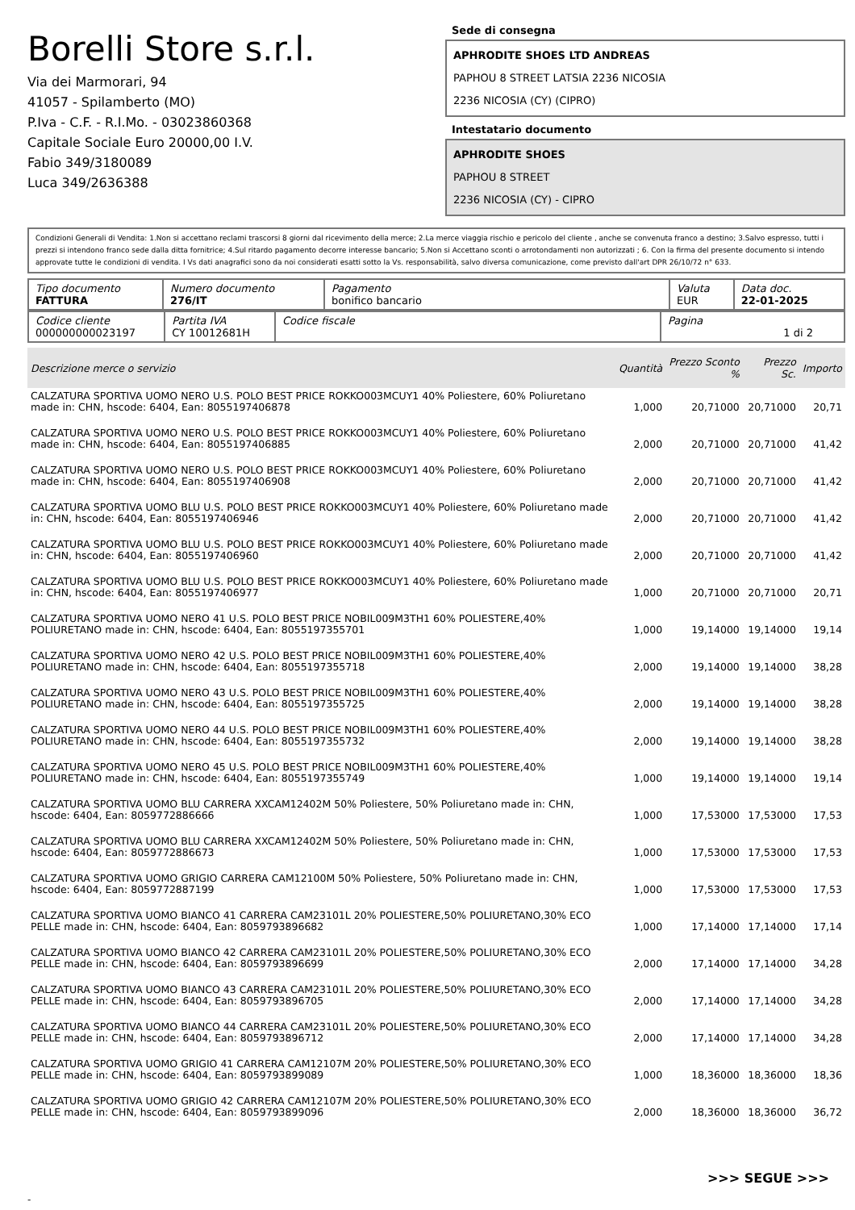Borelli Store s.r.l.
Via dei Marmorari, 94
41057 - Spilamberto (MO)
P.Iva - C.F. - R.I.Mo. - 03023860368
Capitale Sociale Euro 20000,00 I.V.
Fabio 349/3180089
Luca 349/2636388
Sede di consegna
APHRODITE SHOES LTD ANDREAS
PAPHOU 8 STREET LATSIA 2236 NICOSIA
2236 NICOSIA (CY) (CIPRO)
Intestatario documento
APHRODITE SHOES
PAPHOU 8 STREET
2236 NICOSIA (CY) - CIPRO
Condizioni Generali di Vendita: 1.Non si accettano reclami trascorsi 8 giorni dal ricevimento della merce; 2.La merce viaggia rischio e pericolo del cliente , anche se convenuta franco a destino; 3.Salvo espresso, tutti i prezzi si intendono franco sede dalla ditta fornitrice; 4.Sul ritardo pagamento decorre interesse bancario; 5.Non si Accettano sconti o arrotondamenti non autorizzati ; 6. Con la firma del presente documento si intendo approvate tutte le condizioni di vendita. I Vs dati anagrafici sono da noi considerati esatti sotto la Vs. responsabilità, salvo diversa comunicazione, come previsto dall'art DPR 26/10/72 n° 633.
| Tipo documento FATTURA | Numero documento 276/IT | Pagamento bonifico bancario | Valuta EUR | Data doc. 22-01-2025 |
| Codice cliente 000000000023197 | Partita IVA CY 10012681H | Codice fiscale | Pagina 1 di 2 |
| Descrizione merce o servizio | Quantità | Prezzo Sconto % | Prezzo Sc. | Importo |
| --- | --- | --- | --- | --- |
| CALZATURA SPORTIVA UOMO NERO U.S. POLO BEST PRICE ROKKO003MCUY1 40% Poliestere, 60% Poliuretano made in: CHN, hscode: 6404, Ean: 8055197406878 | 1,000 | 20,71000 | 20,71000 | 20,71 |
| CALZATURA SPORTIVA UOMO NERO U.S. POLO BEST PRICE ROKKO003MCUY1 40% Poliestere, 60% Poliuretano made in: CHN, hscode: 6404, Ean: 8055197406885 | 2,000 | 20,71000 | 20,71000 | 41,42 |
| CALZATURA SPORTIVA UOMO NERO U.S. POLO BEST PRICE ROKKO003MCUY1 40% Poliestere, 60% Poliuretano made in: CHN, hscode: 6404, Ean: 8055197406908 | 2,000 | 20,71000 | 20,71000 | 41,42 |
| CALZATURA SPORTIVA UOMO BLU U.S. POLO BEST PRICE ROKKO003MCUY1 40% Poliestere, 60% Poliuretano made in: CHN, hscode: 6404, Ean: 8055197406946 | 2,000 | 20,71000 | 20,71000 | 41,42 |
| CALZATURA SPORTIVA UOMO BLU U.S. POLO BEST PRICE ROKKO003MCUY1 40% Poliestere, 60% Poliuretano made in: CHN, hscode: 6404, Ean: 8055197406960 | 2,000 | 20,71000 | 20,71000 | 41,42 |
| CALZATURA SPORTIVA UOMO BLU U.S. POLO BEST PRICE ROKKO003MCUY1 40% Poliestere, 60% Poliuretano made in: CHN, hscode: 6404, Ean: 8055197406977 | 1,000 | 20,71000 | 20,71000 | 20,71 |
| CALZATURA SPORTIVA UOMO NERO 41 U.S. POLO BEST PRICE NOBIL009M3TH1 60% POLIESTERE,40% POLIURETANO made in: CHN, hscode: 6404, Ean: 8055197355701 | 1,000 | 19,14000 | 19,14000 | 19,14 |
| CALZATURA SPORTIVA UOMO NERO 42 U.S. POLO BEST PRICE NOBIL009M3TH1 60% POLIESTERE,40% POLIURETANO made in: CHN, hscode: 6404, Ean: 8055197355718 | 2,000 | 19,14000 | 19,14000 | 38,28 |
| CALZATURA SPORTIVA UOMO NERO 43 U.S. POLO BEST PRICE NOBIL009M3TH1 60% POLIESTERE,40% POLIURETANO made in: CHN, hscode: 6404, Ean: 8055197355725 | 2,000 | 19,14000 | 19,14000 | 38,28 |
| CALZATURA SPORTIVA UOMO NERO 44 U.S. POLO BEST PRICE NOBIL009M3TH1 60% POLIESTERE,40% POLIURETANO made in: CHN, hscode: 6404, Ean: 8055197355732 | 2,000 | 19,14000 | 19,14000 | 38,28 |
| CALZATURA SPORTIVA UOMO NERO 45 U.S. POLO BEST PRICE NOBIL009M3TH1 60% POLIESTERE,40% POLIURETANO made in: CHN, hscode: 6404, Ean: 8055197355749 | 1,000 | 19,14000 | 19,14000 | 19,14 |
| CALZATURA SPORTIVA UOMO BLU CARRERA XXCAM12402M 50% Poliestere, 50% Poliuretano made in: CHN, hscode: 6404, Ean: 8059772886666 | 1,000 | 17,53000 | 17,53000 | 17,53 |
| CALZATURA SPORTIVA UOMO BLU CARRERA XXCAM12402M 50% Poliestere, 50% Poliuretano made in: CHN, hscode: 6404, Ean: 8059772886673 | 1,000 | 17,53000 | 17,53000 | 17,53 |
| CALZATURA SPORTIVA UOMO GRIGIO CARRERA CAM12100M 50% Poliestere, 50% Poliuretano made in: CHN, hscode: 6404, Ean: 8059772887199 | 1,000 | 17,53000 | 17,53000 | 17,53 |
| CALZATURA SPORTIVA UOMO BIANCO 41 CARRERA CAM23101L 20% POLIESTERE,50% POLIURETANO,30% ECO PELLE made in: CHN, hscode: 6404, Ean: 8059793896682 | 1,000 | 17,14000 | 17,14000 | 17,14 |
| CALZATURA SPORTIVA UOMO BIANCO 42 CARRERA CAM23101L 20% POLIESTERE,50% POLIURETANO,30% ECO PELLE made in: CHN, hscode: 6404, Ean: 8059793896699 | 2,000 | 17,14000 | 17,14000 | 34,28 |
| CALZATURA SPORTIVA UOMO BIANCO 43 CARRERA CAM23101L 20% POLIESTERE,50% POLIURETANO,30% ECO PELLE made in: CHN, hscode: 6404, Ean: 8059793896705 | 2,000 | 17,14000 | 17,14000 | 34,28 |
| CALZATURA SPORTIVA UOMO BIANCO 44 CARRERA CAM23101L 20% POLIESTERE,50% POLIURETANO,30% ECO PELLE made in: CHN, hscode: 6404, Ean: 8059793896712 | 2,000 | 17,14000 | 17,14000 | 34,28 |
| CALZATURA SPORTIVA UOMO GRIGIO 41 CARRERA CAM12107M 20% POLIESTERE,50% POLIURETANO,30% ECO PELLE made in: CHN, hscode: 6404, Ean: 8059793899089 | 1,000 | 18,36000 | 18,36000 | 18,36 |
| CALZATURA SPORTIVA UOMO GRIGIO 42 CARRERA CAM12107M 20% POLIESTERE,50% POLIURETANO,30% ECO PELLE made in: CHN, hscode: 6404, Ean: 8059793899096 | 2,000 | 18,36000 | 18,36000 | 36,72 |
>>> SEGUE >>>
-